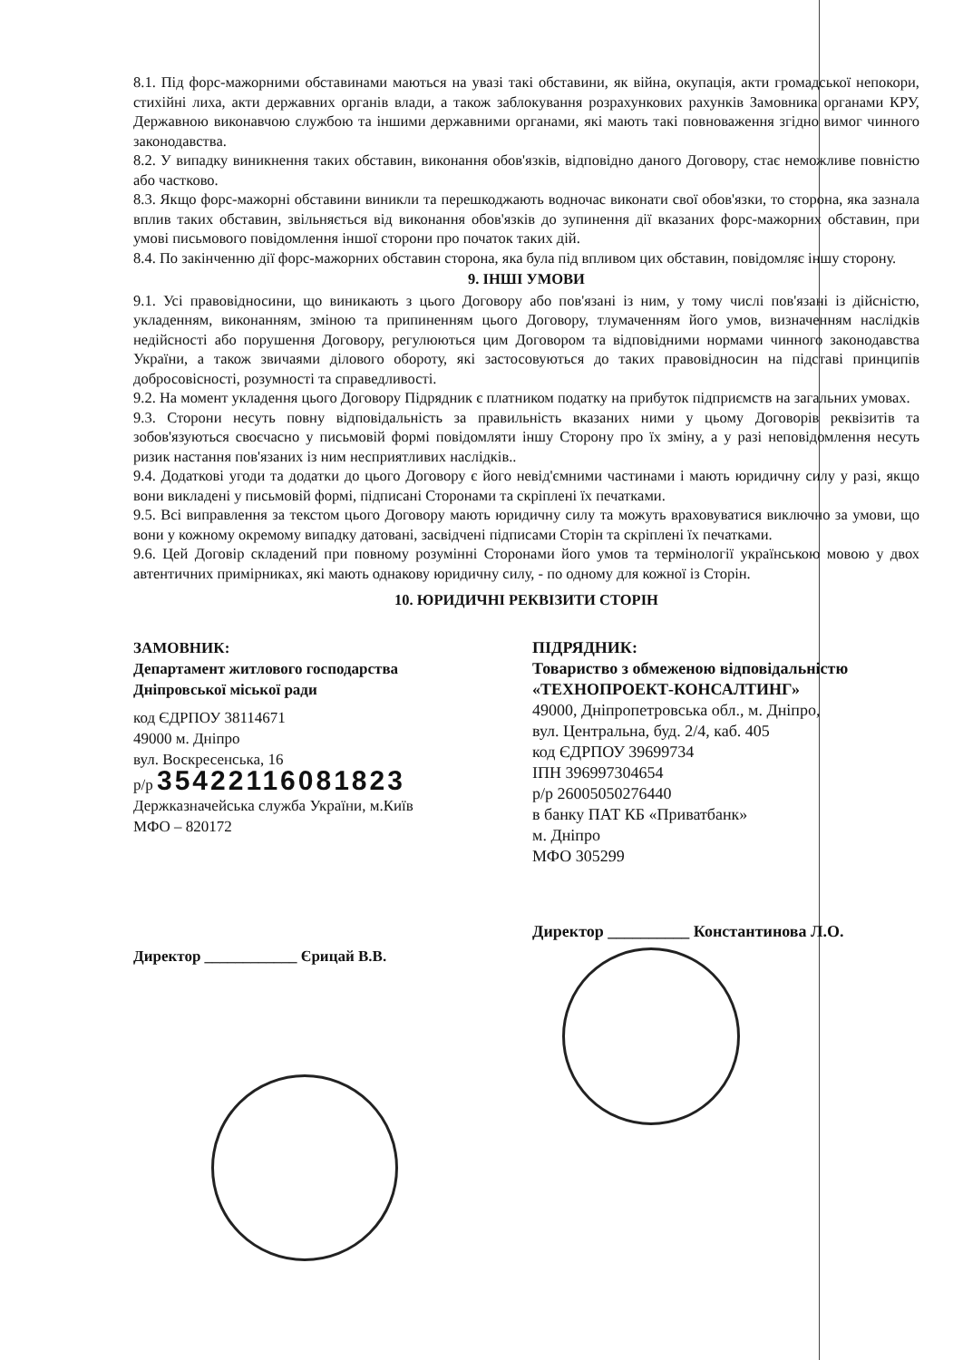8.1. Під форс-мажорними обставинами маються на увазі такі обставини, як війна, окупація, акти громадської непокори, стихійні лиха, акти державних органів влади, а також заблокування розрахункових рахунків Замовника органами КРУ, Державною виконавчою службою та іншими державними органами, які мають такі повноваження згідно вимог чинного законодавства.
8.2. У випадку виникнення таких обставин, виконання обов'язків, відповідно даного Договору, стає неможливе повністю або частково.
8.3. Якщо форс-мажорні обставини виникли та перешкоджають водночас виконати свої обов'язки, то сторона, яка зазнала вплив таких обставин, звільняється від виконання обов'язків до зупинення дії вказаних форс-мажорних обставин, при умові письмового повідомлення іншої сторони про початок таких дій.
8.4. По закінченню дії форс-мажорних обставин сторона, яка була під впливом цих обставин, повідомляє іншу сторону.
9. ІНШІ УМОВИ
9.1. Усі правовідносини, що виникають з цього Договору або пов'язані із ним, у тому числі пов'язані із дійсністю, укладенням, виконанням, зміною та припиненням цього Договору, тлумаченням його умов, визначенням наслідків недійсності або порушення Договору, регулюються цим Договором та відповідними нормами чинного законодавства України, а також звичаями ділового обороту, які застосовуються до таких правовідносин на підставі принципів добросовісності, розумності та справедливості.
9.2. На момент укладення цього Договору Підрядник є платником податку на прибуток підприємств на загальних умовах.
9.3. Сторони несуть повну відповідальність за правильність вказаних ними у цьому Договорів реквізитів та зобов'язуються своєчасно у письмовій формі повідомляти іншу Сторону про їх зміну, а у разі неповідомлення несуть ризик настання пов'язаних із ним несприятливих наслідків..
9.4. Додаткові угоди та додатки до цього Договору є його невід'ємними частинами і мають юридичну силу у разі, якщо вони викладені у письмовій формі, підписані Сторонами та скріплені їх печатками.
9.5. Всі виправлення за текстом цього Договору мають юридичну силу та можуть враховуватися виключно за умови, що вони у кожному окремому випадку датовані, засвідчені підписами Сторін та скріплені їх печатками.
9.6. Цей Договір складений при повному розумінні Сторонами його умов та термінології українською мовою у двох автентичних примірниках, які мають однакову юридичну силу, - по одному для кожної із Сторін.
10. ЮРИДИЧНІ РЕКВІЗИТИ СТОРІН
ЗАМОВНИК:
Департамент житлового господарства
Дніпровської міської ради
код ЄДРПОУ 38114671
49000 м. Дніпро
вул. Воскресенська, 16
р/р 35422116081823
Держказначейська служба України, м.Київ
МФО – 820172
Директор ____________ Єрицай В.В.
ПІДРЯДНИК:
Товариство з обмеженою відповідальністю
«ТЕХНОПРОЕКТ-КОНСАЛТИНГ»
49000, Дніпропетровська обл., м. Дніпро,
вул. Центральна, буд. 2/4, каб. 405
код ЄДРПОУ 39699734
ІПН 396997304654
р/р 26005050276440
в банку ПАТ КБ «Приватбанк»
м. Дніпро
МФО 305299
Директор __________ Константинова Л.О.